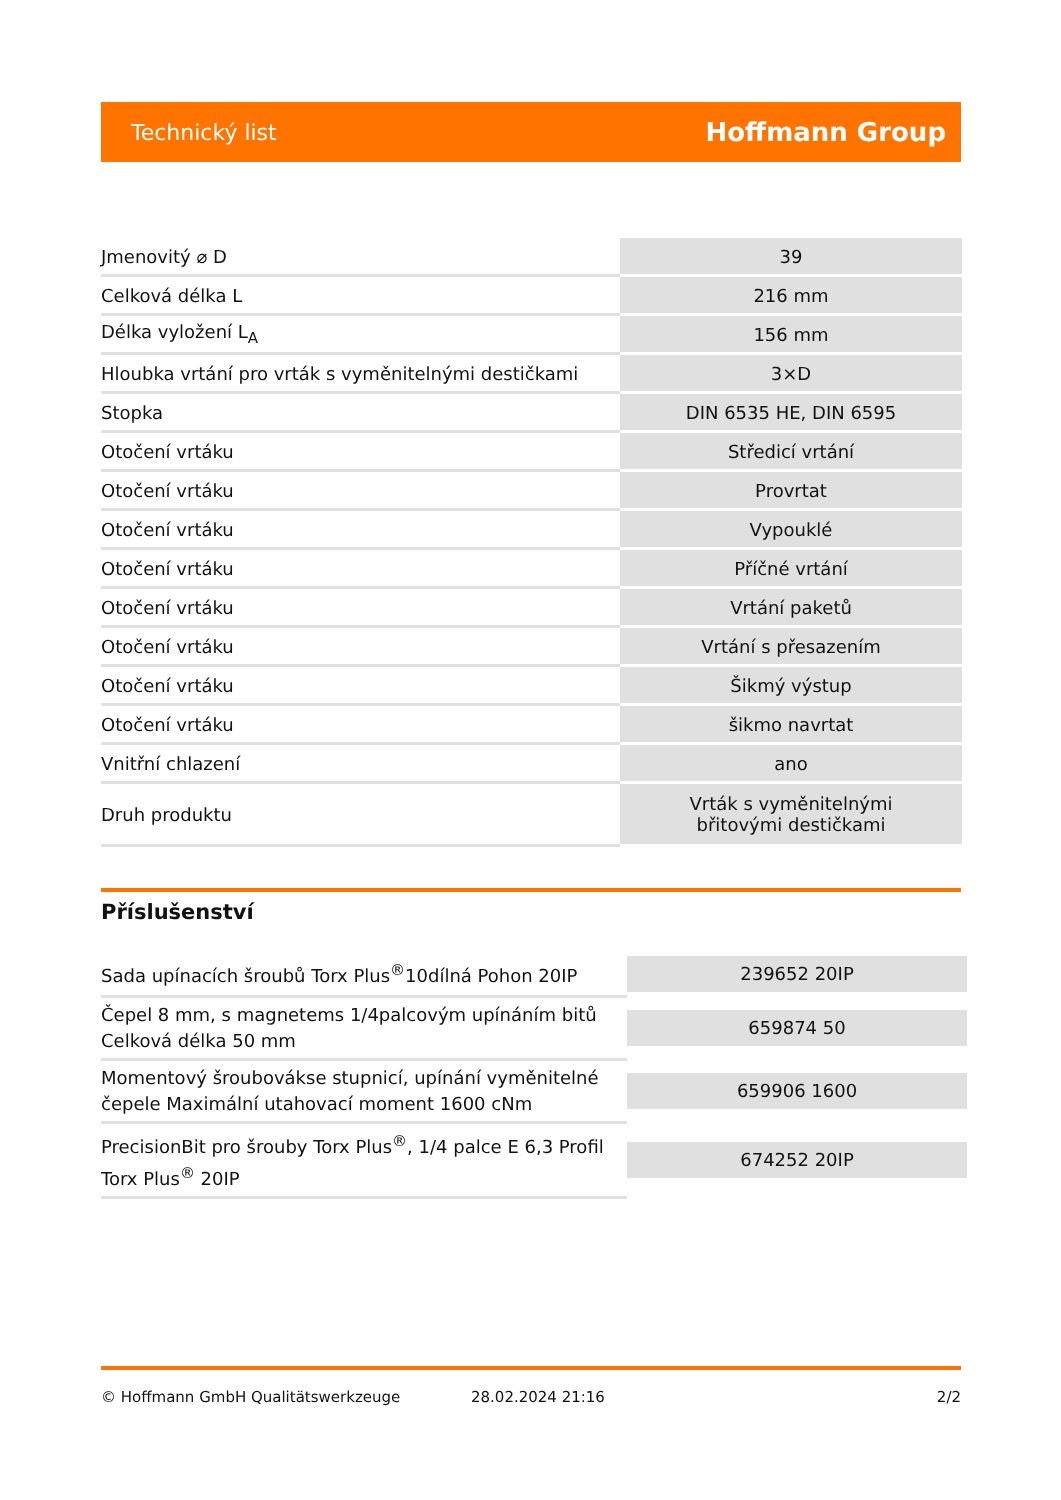Technický list Hoffmann Group
| Jmenovitý ⌀ D | 39 |
| Celková délka L | 216 mm |
| Délka vyložení L<sub>A</sub> | 156 mm |
| Hloubka vrtání pro vrták s vyměnitelnými destičkami | 3×D |
| Stopka | DIN 6535 HE, DIN 6595 |
| Otočení vrtáku | Středicí vrtání |
| Otočení vrtáku | Provrtat |
| Otočení vrtáku | Vypouklé |
| Otočení vrtáku | Příčné vrtání |
| Otočení vrtáku | Vrtání paketů |
| Otočení vrtáku | Vrtání s přesazením |
| Otočení vrtáku | Šikmý výstup |
| Otočení vrtáku | šikmo navrtat |
| Vnitřní chlazení | ano |
| Druh produktu | Vrták s vyměnitelnými břitovými destičkami |
Příslušenství
| Sada upínacích šroubů Torx Plus<sup>®</sup>10dílná Pohon 20IP | 239652 20IP |
| Čepel 8 mm, s magnetems 1/4palcovým upínáním bitů Celková délka 50 mm | 659874 50 |
| Momentový šroubovákse stupnicí, upínání vyměnitelné čepele Maximální utahovací moment 1600 cNm | 659906 1600 |
| PrecisionBit pro šrouby Torx Plus<sup>®</sup>, 1/4 palce E 6,3 Profil Torx Plus<sup>®</sup> 20IP | 674252 20IP |
© Hoffmann GmbH Qualitätswerkzeuge 28.02.2024 21:16 2/2